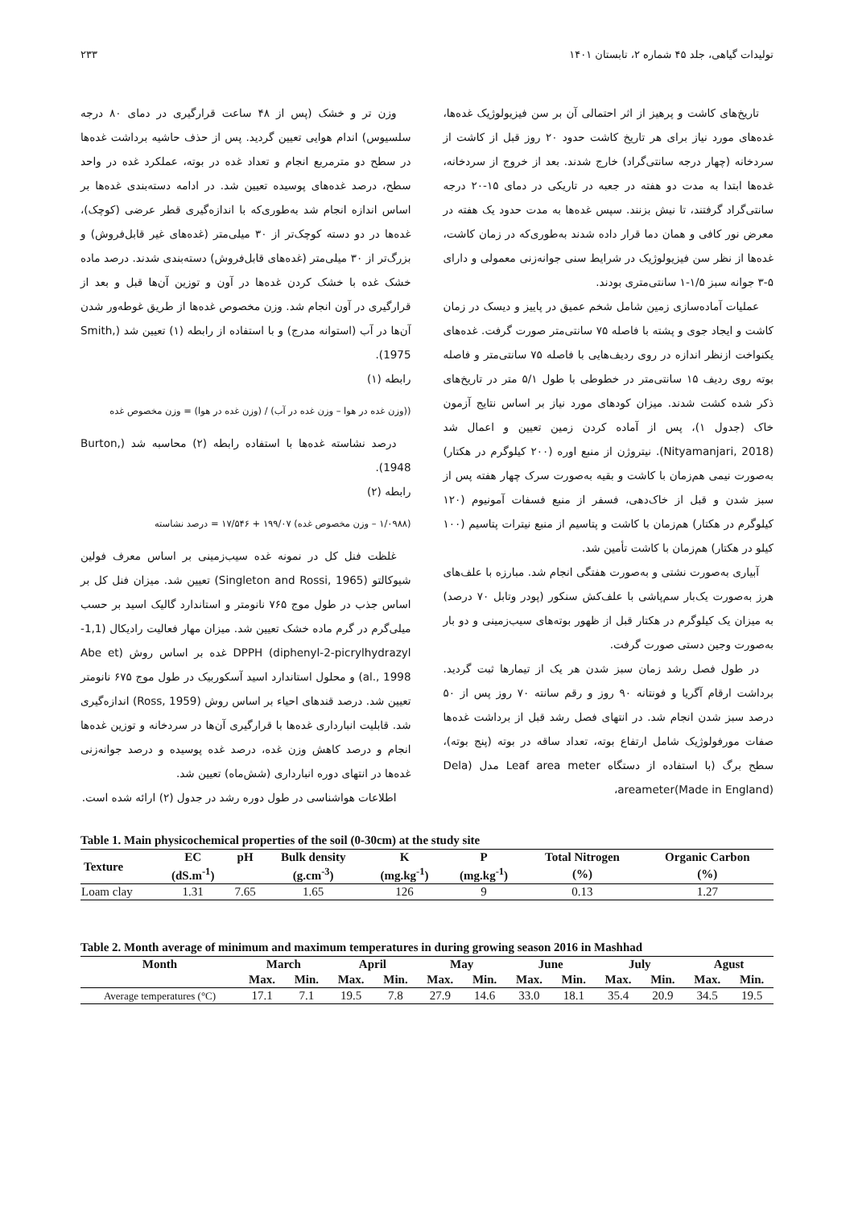تولیدات گیاهی، جلد ۴۵ شماره ۲، تابستان ۱۴۰۱ ۲۳۳
تاریخ‌های کاشت و پرهیز از اثر احتمالی آن بر سن فیزیولوژیک غده‌ها، غده‌های مورد نیاز برای هر تاریخ کاشت حدود ۲۰ روز قبل از کاشت از سردخانه (چهار درجه سانتی‌گراد) خارج شدند. بعد از خروج از سردخانه، غده‌ها ابتدا به مدت دو هفته در جعبه در تاریکی در دمای ۱۵-۲۰ درجه سانتی‌گراد گرفتند، تا نیش بزنند. سپس غده‌ها به مدت حدود یک هفته در معرض نور کافی و همان دما قرار داده شدند به‌طوری‌که در زمان کاشت، غده‌ها از نظر سن فیزیولوژیک در شرایط سنی جوانه‌زنی معمولی و دارای ۵-۳ جوانه سبز ۱/۵-۱ سانتی‌متری بودند.
عملیات آماده‌سازی زمین شامل شخم عمیق در پاییز و دیسک در زمان کاشت و ایجاد جوی و پشته با فاصله ۷۵ سانتی‌متر صورت گرفت. غده‌های یکنواخت ازنظر اندازه در روی ردیف‌هایی با فاصله ۷۵ سانتی‌متر و فاصله بوته روی ردیف ۱۵ سانتی‌متر در خطوطی با طول ۵/۱ متر در تاریخ‌های ذکر شده کشت شدند. میزان کودهای مورد نیاز بر اساس نتایج آزمون خاک (جدول ۱)، پس از آماده کردن زمین تعیین و اعمال شد (Nityamanjari, 2018). نیتروژن از منبع اوره (۲۰۰ کیلوگرم در هکتار) به‌صورت نیمی هم‌زمان با کاشت و بقیه به‌صورت سرک چهار هفته پس از سبز شدن و قبل از خاک‌دهی، فسفر از منبع فسفات آمونیوم (۱۲۰ کیلوگرم در هکتار) هم‌زمان با کاشت و پتاسیم از منبع نیترات پتاسیم (۱۰۰ کیلو در هکتار) هم‌زمان با کاشت تأمین شد.
آبیاری به‌صورت نشتی و به‌صورت هفتگی انجام شد. مبارزه با علف‌های هرز به‌صورت یک‌بار سم‌پاشی با علف‌کش سنکور (پودر وتابل ۷۰ درصد) به میزان یک کیلوگرم در هکتار قبل از ظهور بوته‌های سیب‌زمینی و دو بار به‌صورت وجین دستی صورت گرفت.
در طول فصل رشد زمان سبز شدن هر یک از تیمارها ثبت گردید. برداشت ارقام آگریا و فونتانه ۹۰ روز و رقم سانته ۷۰ روز پس از ۵۰ درصد سبز شدن انجام شد. در انتهای فصل رشد قبل از برداشت غده‌ها صفات مورفولوژیک شامل ارتفاع بوته، تعداد ساقه در بوته (پنج بوته)، سطح برگ (با استفاده از دستگاه Leaf area meter مدل (Dela areameter(Made in England)،
وزن تر و خشک (پس از ۴۸ ساعت قرارگیری در دمای ۸۰ درجه سلسیوس) اندام هوایی تعیین گردید. پس از حذف حاشیه برداشت غده‌ها در سطح دو مترمربع انجام و تعداد غده در بوته، عملکرد غده در واحد سطح، درصد غده‌های پوسیده تعیین شد. در ادامه دسته‌بندی غده‌ها بر اساس اندازه انجام شد به‌طوری‌که با اندازه‌گیری قطر عرضی (کوچک)، غده‌ها در دو دسته کوچک‌تر از ۳۰ میلی‌متر (غده‌های غیر قابل‌فروش) و بزرگ‌تر از ۳۰ میلی‌متر (غده‌های قابل‌فروش) دسته‌بندی شدند. درصد ماده خشک غده با خشک کردن غده‌ها در آون و توزین آن‌ها قبل و بعد از قرارگیری در آون انجام شد. وزن مخصوص غده‌ها از طریق غوطه‌ور شدن آن‌ها در آب (استوانه مدرج) و با استفاده از رابطه (۱) تعیین شد (Smith, 1975).
رابطه (۱)
((وزن غده در هوا – وزن غده در آب) / (وزن غده در هوا) = وزن مخصوص غده
درصد نشاسته غده‌ها با استفاده رابطه (۲) محاسبه شد (Burton, 1948).
رابطه (۲)
(۱/۰۹۸۸ – وزن مخصوص غده) ۱۹۹/۰۷ + ۱۷/۵۴۶ = درصد نشاسته
غلظت فنل کل در نمونه غده سیب‌زمینی بر اساس معرف فولین شیوکالتو (Singleton and Rossi, 1965) تعیین شد. میزان فنل کل بر اساس جذب در طول موج ۷۶۵ نانومتر و استاندارد گالیک اسید بر حسب میلی‌گرم در گرم ماده خشک تعیین شد. میزان مهار فعالیت رادیکال (1,1-diphenyl-2-picrylhydrazyl) DPPH غده بر اساس روش (Abe et al., 1998) و محلول استاندارد اسید آسکوربیک در طول موج ۶۷۵ نانومتر تعیین شد. درصد قندهای احیاء بر اساس روش (Ross, 1959) اندازه‌گیری شد. قابلیت انبارداری غده‌ها با قرارگیری آن‌ها در سردخانه و توزین غده‌ها انجام و درصد کاهش وزن غده، درصد غده پوسیده و درصد جوانه‌زنی غده‌ها در انتهای دوره انبارداری (شش‌ماه) تعیین شد.
اطلاعات هواشناسی در طول دوره رشد در جدول (۲) ارائه شده است.
Table 1. Main physicochemical properties of the soil (0-30cm) at the study site
| Texture | EC | pH | Bulk density | K | P | Total Nitrogen | Organic Carbon |
| --- | --- | --- | --- | --- | --- | --- | --- |
| | (dS.m<sup>-1</sup>) | | (g.cm<sup>-3</sup>) | (mg.kg<sup>-1</sup>) | (mg.kg<sup>-1</sup>) | (%) | (%) |
| Loam clay | 1.31 | 7.65 | 1.65 | 126 | 9 | 0.13 | 1.27 |
Table 2. Month average of minimum and maximum temperatures in during growing season 2016 in Mashhad
| Month | March | | April | | May | | June | | July | | Agust | |
| --- | --- | --- | --- | --- | --- | --- | --- | --- | --- | --- | --- | --- |
| | Max. | Min. | Max. | Min. | Max. | Min. | Max. | Min. | Max. | Min. | Max. | Min. |
| Average temperatures (°C) | 17.1 | 7.1 | 19.5 | 7.8 | 27.9 | 14.6 | 33.0 | 18.1 | 35.4 | 20.9 | 34.5 | 19.5 |